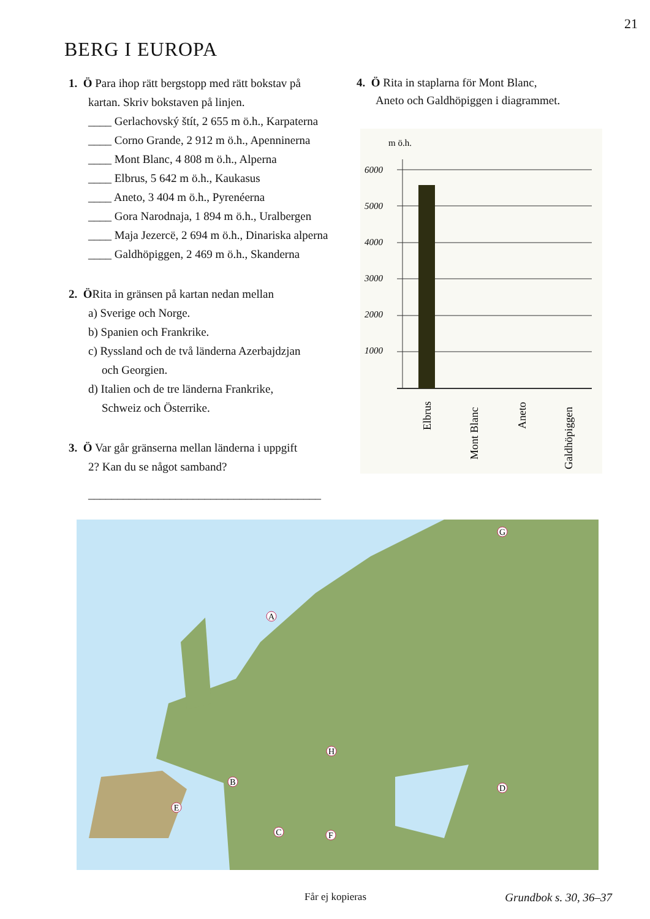21
BERG I EUROPA
1. Ö Para ihop rätt bergstopp med rätt bokstav på
kartan. Skriv bokstaven på linjen.
____ Gerlachovský štít, 2 655 m ö.h., Karpaterna
____ Corno Grande, 2 912 m ö.h., Apenninerna
____ Mont Blanc, 4 808 m ö.h., Alperna
____ Elbrus, 5 642 m ö.h., Kaukasus
____ Aneto, 3 404 m ö.h., Pyrenéerna
____ Gora Narodnaja, 1 894 m ö.h., Uralbergen
____ Maja Jezercë, 2 694 m ö.h., Dinariska alperna
____ Galdhöpiggen, 2 469 m ö.h., Skanderna
2. ÖRita in gränsen på kartan nedan mellan
a) Sverige och Norge.
b) Spanien och Frankrike.
c) Ryssland och de två länderna Azerbajdzjan
och Georgien.
d) Italien och de tre länderna Frankrike,
Schweiz och Österrike.
3. Ö Var går gränserna mellan länderna i uppgift
2? Kan du se något samband?
________________________________________
________________________________________
4. Ö Rita in staplarna för Mont Blanc,
Aneto och Galdhöpiggen i diagrammet.
m ö.h.
6000
5000
4000
3000
2000
1000
Elbrus
Mont Blanc
Aneto
Galdhöpiggen
A
B
C
D
E
F
G
H
Får ej kopieras Grundbok s. 30, 36–37